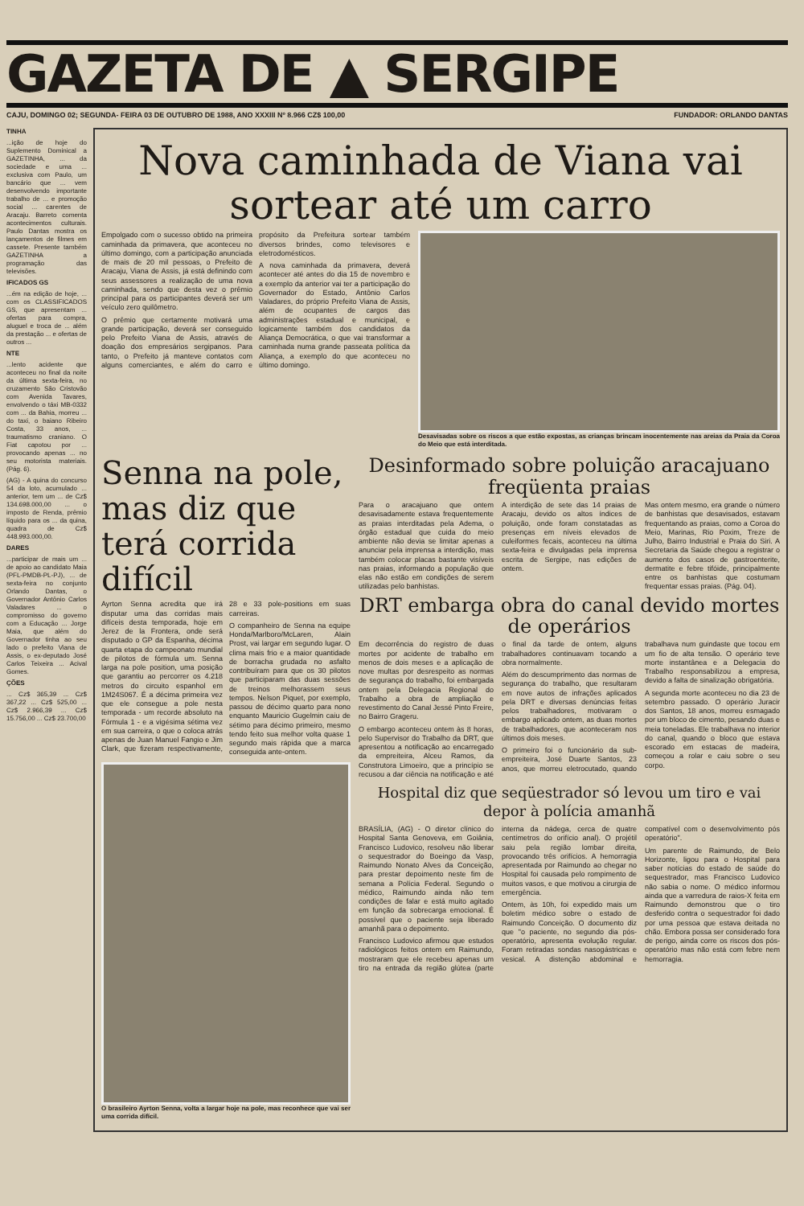GAZETA DE ▲ SERGIPE
CAJU, DOMINGO 02; SEGUNDA- FEIRA 03 DE OUTUBRO DE 1988, ANO XXXIII Nº 8.966 CZ$ 100,00 FUNDADOR: ORLANDO DANTAS
TINHA
...ição de hoje do Suplemento Dominical a GAZETINHA, ... da sociedade e uma ... exclusiva com Paulo, um bancário que ... vem desenvolvendo importante trabalho de ... e promoção social ... carentes de Aracaju. Barreto comenta acontecimentos culturais. Paulo Dantas mostra os lançamentos de filmes em cassete. Presente também GAZETINHA a programação das televisões.
IFICADOS GS
...ém na edição de hoje, ... com os CLASSIFICADOS GS, que apresentam ... ofertas para compra, aluguel e troca de ... além da prestação ... e ofertas de outros ...
NTE
...lento acidente que aconteceu no final da noite da última sexta-feira, no cruzamento São Cristovão com Avenida Tavares, envolvendo o táxi MB-0332 com ... da Bahia, morreu ... do taxi, o baiano Ribeiro Costa, 33 anos, ... traumatismo craniano. O Fiat capotou por ... provocando apenas ... no seu motorista materiais. (Pág. 6).
(AG) - A quina do concurso 54 da loto, acumulado ... anterior, tem um ... de Cz$ 134.698.000,00 ... o imposto de Renda, prêmio líquido para os ... da quina, quadra de Cz$ 448.993.000,00.
DARES
...participar de mais um ... de apoio ao candidato Maia (PFL-PMDB-PL-PJ), ... de sexta-feira no conjunto Orlando Dantas, o Governador Antônio Carlos Valadares ... o compromisso do governo com a Educação ... Jorge Maia, que além do Governador tinha ao seu lado o prefeito Viana de Assis, o ex-deputado José Carlos Teixeira ... Acival Gomes.
ÇÕES
... Cz$ 365,39 ... Cz$ 367,22 ... Cz$ 525,00 ... Cz$ 2.966,39 ... Cz$ 15.756,00 ... Cz$ 23.700,00
Nova caminhada de Viana vai sortear até um carro
Empolgado com o sucesso obtido na primeira caminhada da primavera, que aconteceu no último domingo, com a participação anunciada de mais de 20 mil pessoas, o Prefeito de Aracaju, Viana de Assis, já está definindo com seus assessores a realização de uma nova caminhada, sendo que desta vez o prêmio principal para os participantes deverá ser um veículo zero quilômetro.
O prêmio que certamente motivará uma grande participação, deverá ser conseguido pelo Prefeito Viana de Assis, através de doação dos empresários sergipanos. Para tanto, o Prefeito já manteve contatos com alguns comerciantes, e além do carro e propósito da Prefeitura sortear também diversos brindes, como televisores e eletrodomésticos.
A nova caminhada da primavera, deverá acontecer até antes do dia 15 de novembro e a exemplo da anterior vai ter a participação do Governador do Estado, Antônio Carlos Valadares, do próprio Prefeito Viana de Assis, além de ocupantes de cargos das administrações estadual e municipal, e logicamente também dos candidatos da Aliança Democrática, o que vai transformar a caminhada numa grande passeata política da Aliança, a exemplo do que aconteceu no último domingo.
Desavisadas sobre os riscos a que estão expostas, as crianças brincam inocentemente nas areias da Praia da Coroa do Meio que está interditada.
Senna na pole, mas diz que terá corrida difícil
Ayrton Senna acredita que irá disputar uma das corridas mais difíceis desta temporada, hoje em Jerez de la Frontera, onde será disputado o GP da Espanha, décima quarta etapa do campeonato mundial de pilotos de fórmula um. Senna larga na pole position, uma posição que garantiu ao percorrer os 4.218 metros do circuito espanhol em 1M24S067. É a décima primeira vez que ele consegue a pole nesta temporada - um recorde absoluto na Fórmula 1 - e a vigésima sétima vez em sua carreira, o que o coloca atrás apenas de Juan Manuel Fangio e Jim Clark, que fizeram respectivamente, 28 e 33 pole-positions em suas carreiras.
O companheiro de Senna na equipe Honda/Marlboro/McLaren, Alain Prost, vai largar em segundo lugar. O clima mais frio e a maior quantidade de borracha grudada no asfalto contribuíram para que os 30 pilotos que participaram das duas sessões de treinos melhorassem seus tempos. Nelson Piquet, por exemplo, passou de décimo quarto para nono enquanto Mauricio Gugelmin caiu de sétimo para décimo primeiro, mesmo tendo feito sua melhor volta quase 1 segundo mais rápida que a marca conseguida ante-ontem.
O brasileiro Ayrton Senna, volta a largar hoje na pole, mas reconhece que vai ser uma corrida difícil.
Desinformado sobre poluição aracajuano freqüenta praias
Para o aracajuano que ontem desavisadamente estava frequentemente as praias interditadas pela Adema, o órgão estadual que cuida do meio ambiente não devia se limitar apenas a anunciar pela imprensa a interdição, mas também colocar placas bastante visíveis nas praias, informando a população que elas não estão em condições de serem utilizadas pelo banhistas.
A interdição de sete das 14 praias de Aracaju, devido os altos índices de poluição, onde foram constatadas as presenças em níveis elevados de culeiformes fecais, aconteceu na última sexta-feira e divulgadas pela imprensa escrita de Sergipe, nas edições de ontem.
Mas ontem mesmo, era grande o número de banhistas que desavisados, estavam frequentando as praias, como a Coroa do Meio, Marinas, Rio Poxim, Treze de Julho, Bairro Industrial e Praia do Siri. A Secretaria da Saúde chegou a registrar o aumento dos casos de gastroenterite, dermatite e febre tifóide, principalmente entre os banhistas que costumam frequentar essas praias. (Pág. 04).
DRT embarga obra do canal devido mortes de operários
Em decorrência do registro de duas mortes por acidente de trabalho em menos de dois meses e a aplicação de nove multas por desrespeito as normas de segurança do trabalho, foi embargada ontem pela Delegacia Regional do Trabalho a obra de ampliação e revestimento do Canal Jessé Pinto Freire, no Bairro Grageru.
O embargo aconteceu ontem às 8 horas, pelo Supervisor do Trabalho da DRT, que apresentou a notificação ao encarregado da empreiteira, Alceu Ramos, da Construtora Limoeiro, que a princípio se recusou a dar ciência na notificação e até o final da tarde de ontem, alguns trabalhadores continuavam tocando a obra normalmente.
Além do descumprimento das normas de segurança do trabalho, que resultaram em nove autos de infrações aplicados pela DRT e diversas denúncias feitas pelos trabalhadores, motivaram o embargo aplicado ontem, as duas mortes de trabalhadores, que aconteceram nos últimos dois meses.
O primeiro foi o funcionário da sub-empreiteira, José Duarte Santos, 23 anos, que morreu eletrocutado, quando trabalhava num guindaste que tocou em um fio de alta tensão. O operário teve morte instantânea e a Delegacia do Trabalho responsabilizou a empresa, devido a falta de sinalização obrigatória.
A segunda morte aconteceu no dia 23 de setembro passado. O operário Juracir dos Santos, 18 anos, morreu esmagado por um bloco de cimento, pesando duas e meia toneladas. Ele trabalhava no interior do canal, quando o bloco que estava escorado em estacas de madeira, começou a rolar e caiu sobre o seu corpo.
Hospital diz que seqüestrador só levou um tiro e vai depor à polícia amanhã
BRASÍLIA, (AG) - O diretor clínico do Hospital Santa Genoveva, em Goiânia, Francisco Ludovico, resolveu não liberar o sequestrador do Boeingo da Vasp, Raimundo Nonato Alves da Conceição, para prestar depoimento neste fim de semana a Polícia Federal. Segundo o médico, Raimundo ainda não tem condições de falar e está muito agitado em função da sobrecarga emocional. É possível que o paciente seja liberado amanhã para o depoimento.
Francisco Ludovico afirmou que estudos radiológicos feitos ontem em Raimundo, mostraram que ele recebeu apenas um tiro na entrada da região glútea (parte interna da nádega, cerca de quatre centímetros do orifício anal). O projétil saiu pela região lombar direita, provocando três orifícios. A hemorragia apresentada por Raimundo ao chegar no Hospital foi causada pelo rompimento de muitos vasos, e que motivou a cirurgia de emergência.
Ontem, às 10h, foi expedido mais um boletim médico sobre o estado de Raimundo Conceição. O documento diz que "o paciente, no segundo dia pós-operatório, apresenta evolução regular. Foram retiradas sondas nasogástricas e vesical. A distenção abdominal e compatível com o desenvolvimento pós operatório".
Um parente de Raimundo, de Belo Horizonte, ligou para o Hospital para saber notícias do estado de saúde do sequestrador, mas Francisco Ludovico não sabia o nome. O médico informou ainda que a varredura de raios-X feita em Raimundo demonstrou que o tiro desferido contra o sequestrador foi dado por uma pessoa que estava deitada no chão. Embora possa ser considerado fora de perigo, ainda corre os riscos dos pós-operatório mas não está com febre nem hemorragia.